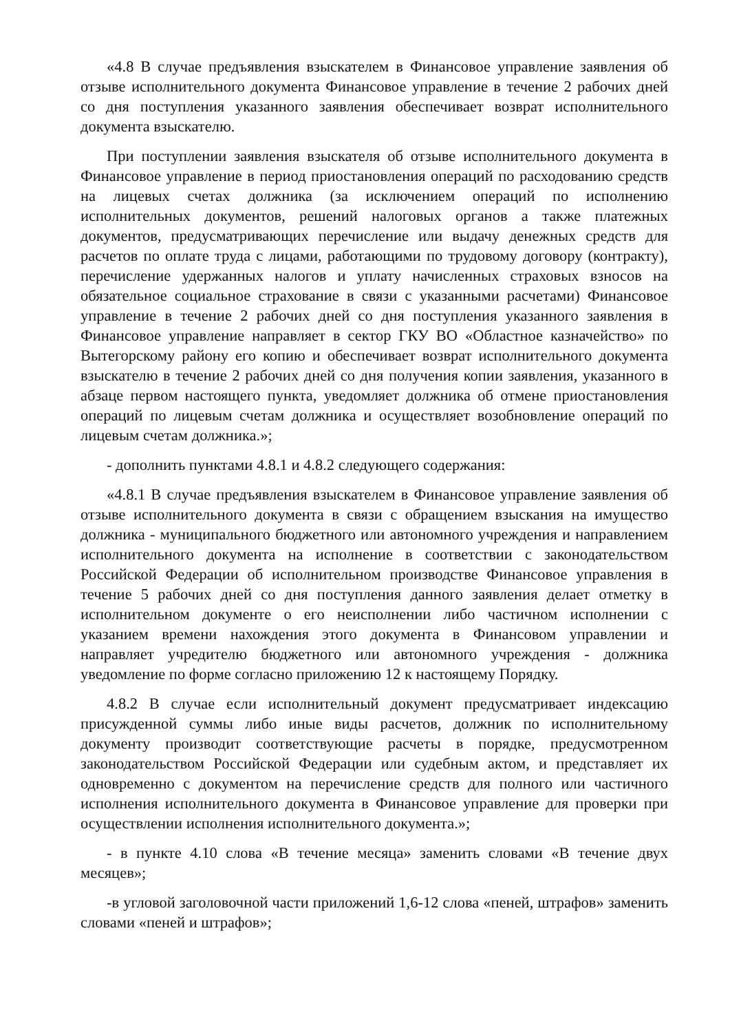«4.8 В случае предъявления взыскателем в Финансовое управление заявления об отзыве исполнительного документа Финансовое управление в течение 2 рабочих дней со дня поступления указанного заявления обеспечивает возврат исполнительного документа взыскателю.
При поступлении заявления взыскателя об отзыве исполнительного документа в Финансовое управление в период приостановления операций по расходованию средств на лицевых счетах должника (за исключением операций по исполнению исполнительных документов, решений налоговых органов а также платежных документов, предусматривающих перечисление или выдачу денежных средств для расчетов по оплате труда с лицами, работающими по трудовому договору (контракту), перечисление удержанных налогов и уплату начисленных страховых взносов на обязательное социальное страхование в связи с указанными расчетами) Финансовое управление в течение 2 рабочих дней со дня поступления указанного заявления в Финансовое управление направляет в сектор ГКУ ВО «Областное казначейство» по Вытегорскому району его копию и обеспечивает возврат исполнительного документа взыскателю в течение 2 рабочих дней со дня получения копии заявления, указанного в абзаце первом настоящего пункта, уведомляет должника об отмене приостановления операций по лицевым счетам должника и осуществляет возобновление операций по лицевым счетам должника.»;
- дополнить пунктами 4.8.1 и 4.8.2 следующего содержания:
«4.8.1 В случае предъявления взыскателем в Финансовое управление заявления об отзыве исполнительного документа в связи с обращением взыскания на имущество должника - муниципального бюджетного или автономного учреждения и направлением исполнительного документа на исполнение в соответствии с законодательством Российской Федерации об исполнительном производстве Финансовое управления в течение 5 рабочих дней со дня поступления данного заявления делает отметку в исполнительном документе о его неисполнении либо частичном исполнении с указанием времени нахождения этого документа в Финансовом управлении и направляет учредителю бюджетного или автономного учреждения - должника уведомление по форме согласно приложению 12 к настоящему Порядку.
4.8.2 В случае если исполнительный документ предусматривает индексацию присужденной суммы либо иные виды расчетов, должник по исполнительному документу производит соответствующие расчеты в порядке, предусмотренном законодательством Российской Федерации или судебным актом, и представляет их одновременно с документом на перечисление средств для полного или частичного исполнения исполнительного документа в Финансовое управление для проверки при осуществлении исполнения исполнительного документа.»;
- в пункте 4.10 слова «В течение месяца» заменить словами «В течение двух месяцев»;
-в угловой заголовочной части приложений 1,6-12 слова «пеней, штрафов» заменить словами «пеней и штрафов»;